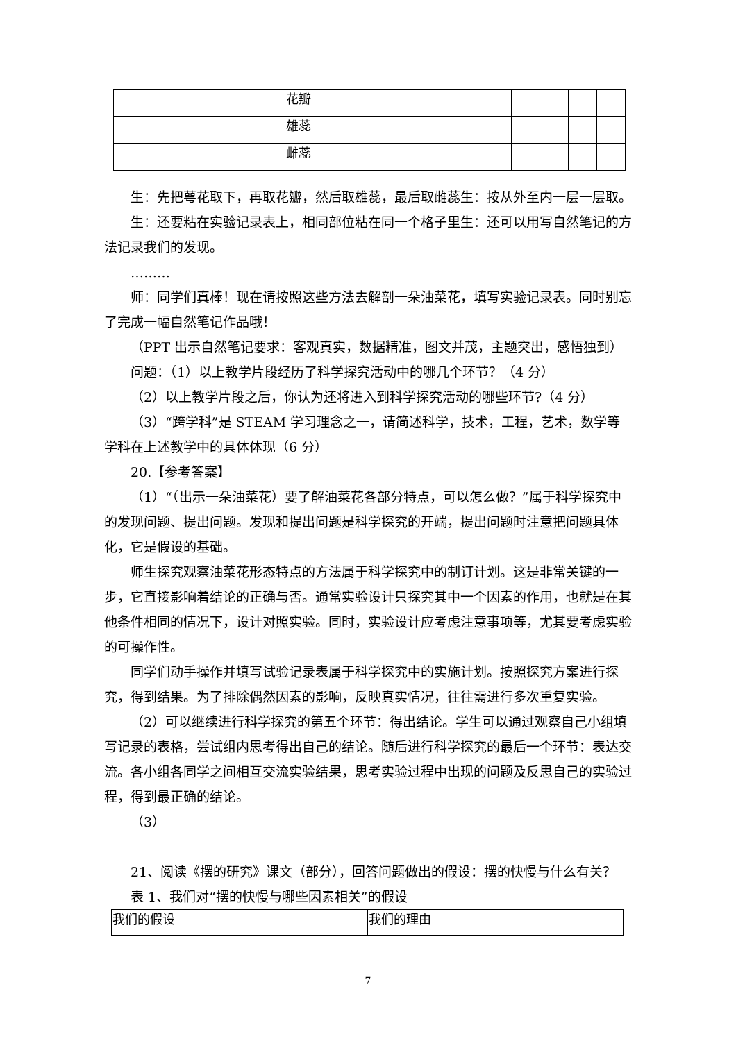| 花瓣 | | | | | |
| 雄蕊 | | | | | |
| 雌蕊 | | | | | |
生：先把萼花取下，再取花瓣，然后取雄蕊，最后取雌蕊生：按从外至内一层一层取。
生：还要粘在实验记录表上，相同部位粘在同一个格子里生：还可以用写自然笔记的方法记录我们的发现。
………
师：同学们真棒！现在请按照这些方法去解剖一朵油菜花，填写实验记录表。同时别忘了完成一幅自然笔记作品哦！
（PPT 出示自然笔记要求：客观真实，数据精准，图文并茂，主题突出，感悟独到）
问题：（1）以上教学片段经历了科学探究活动中的哪几个环节？（4 分）
（2）以上教学片段之后，你认为还将进入到科学探究活动的哪些环节?（4 分）
（3）“跨学科”是 STEAM 学习理念之一，请简述科学，技术，工程，艺术，数学等学科在上述教学中的具体体现（6 分）
20.【参考答案】
（1）“（出示一朵油菜花）要了解油菜花各部分特点，可以怎么做？”属于科学探究中的发现问题、提出问题。发现和提出问题是科学探究的开端，提出问题时注意把问题具体化，它是假设的基础。
师生探究观察油菜花形态特点的方法属于科学探究中的制订计划。这是非常关键的一步，它直接影响着结论的正确与否。通常实验设计只探究其中一个因素的作用，也就是在其他条件相同的情况下，设计对照实验。同时，实验设计应考虑注意事项等，尤其要考虑实验的可操作性。
同学们动手操作并填写试验记录表属于科学探究中的实施计划。按照探究方案进行探究，得到结果。为了排除偶然因素的影响，反映真实情况，往往需进行多次重复实验。
（2）可以继续进行科学探究的第五个环节：得出结论。学生可以通过观察自己小组填写记录的表格，尝试组内思考得出自己的结论。随后进行科学探究的最后一个环节：表达交流。各小组各同学之间相互交流实验结果，思考实验过程中出现的问题及反思自己的实验过程，得到最正确的结论。
（3）
21、阅读《摆的研究》课文（部分），回答问题做出的假设：摆的快慢与什么有关？
表 1、我们对“摆的快慢与哪些因素相关”的假设
| 我们的假设 | 我们的理由 |
7